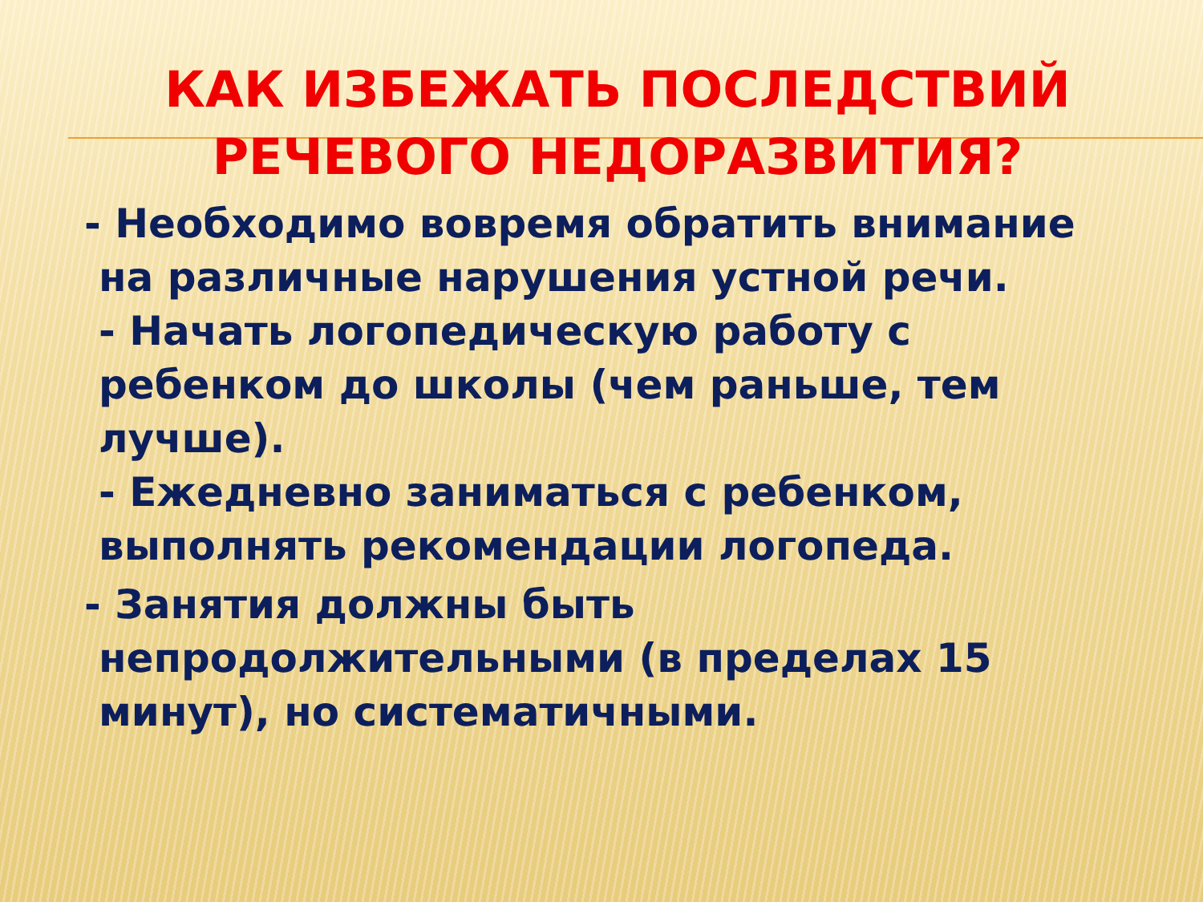КАК ИЗБЕЖАТЬ ПОСЛЕДСТВИЙ
РЕЧЕВОГО НЕДОРАЗВИТИЯ?
- Необходимо вовремя обратить внимание на различные нарушения устной речи.
- Начать логопедическую работу с ребенком до школы (чем раньше, тем лучше).
- Ежедневно заниматься с ребенком, выполнять рекомендации логопеда.
- Занятия должны быть непродолжительными (в пределах 15 минут), но систематичными.